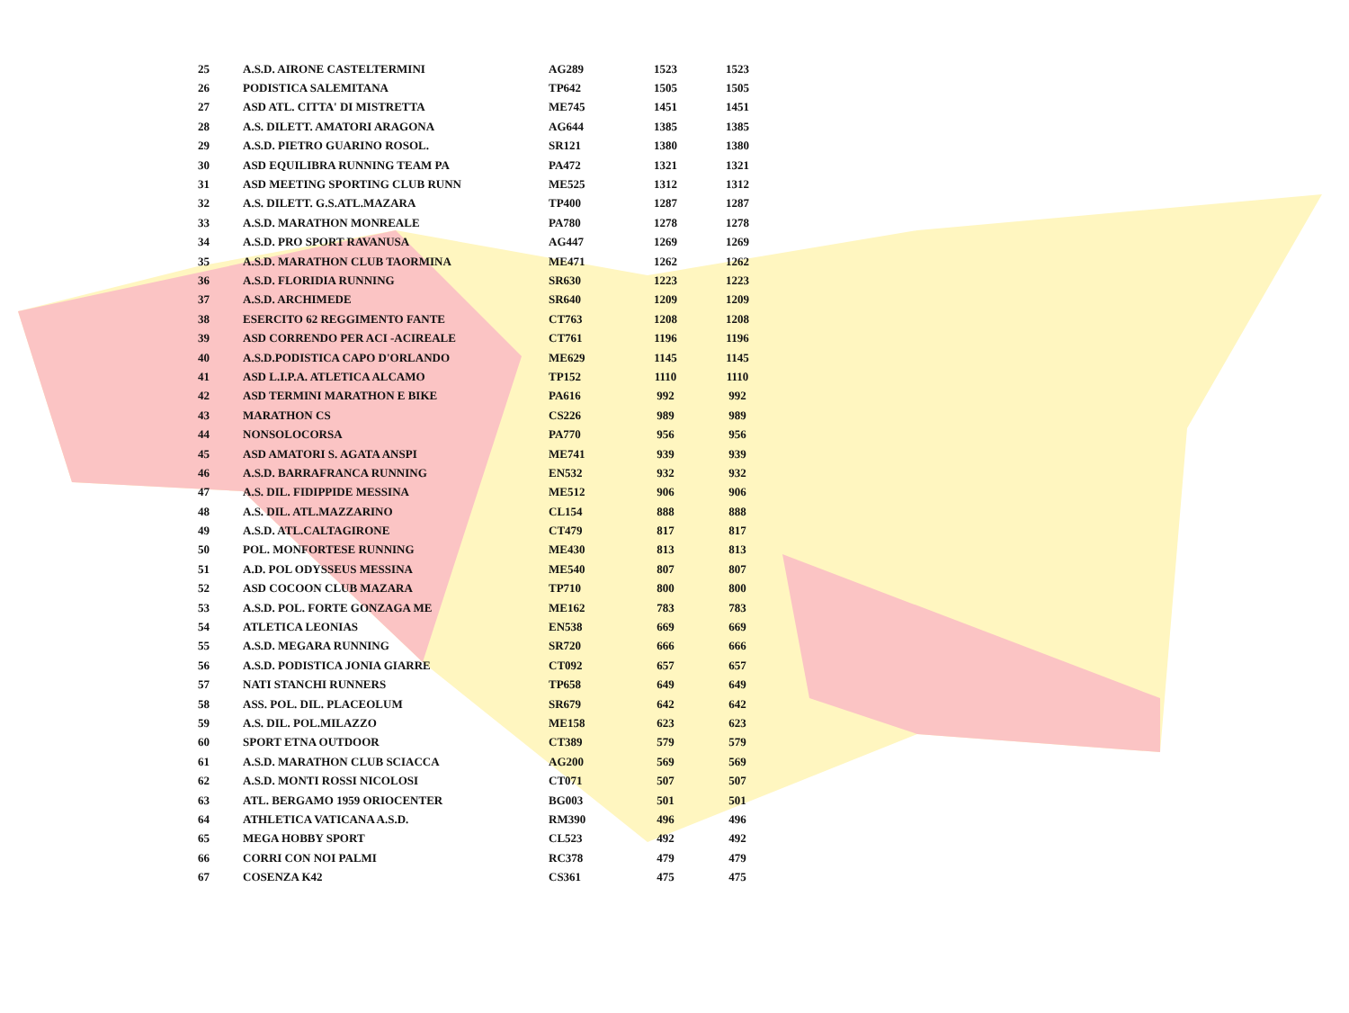| 25 | A.S.D. AIRONE CASTELTERMINI | AG289 | 1523 | 1523 |
| 26 | PODISTICA SALEMITANA | TP642 | 1505 | 1505 |
| 27 | ASD ATL. CITTA' DI MISTRETTA | ME745 | 1451 | 1451 |
| 28 | A.S. DILETT. AMATORI ARAGONA | AG644 | 1385 | 1385 |
| 29 | A.S.D. PIETRO GUARINO ROSOL. | SR121 | 1380 | 1380 |
| 30 | ASD EQUILIBRA RUNNING TEAM PA | PA472 | 1321 | 1321 |
| 31 | ASD MEETING SPORTING CLUB RUNN | ME525 | 1312 | 1312 |
| 32 | A.S. DILETT. G.S.ATL.MAZARA | TP400 | 1287 | 1287 |
| 33 | A.S.D. MARATHON MONREALE | PA780 | 1278 | 1278 |
| 34 | A.S.D. PRO SPORT RAVANUSA | AG447 | 1269 | 1269 |
| 35 | A.S.D. MARATHON CLUB TAORMINA | ME471 | 1262 | 1262 |
| 36 | A.S.D. FLORIDIA RUNNING | SR630 | 1223 | 1223 |
| 37 | A.S.D. ARCHIMEDE | SR640 | 1209 | 1209 |
| 38 | ESERCITO 62 REGGIMENTO FANTE | CT763 | 1208 | 1208 |
| 39 | ASD CORRENDO PER ACI -ACIREALE | CT761 | 1196 | 1196 |
| 40 | A.S.D.PODISTICA CAPO D'ORLANDO | ME629 | 1145 | 1145 |
| 41 | ASD L.I.P.A. ATLETICA ALCAMO | TP152 | 1110 | 1110 |
| 42 | ASD TERMINI MARATHON E BIKE | PA616 | 992 | 992 |
| 43 | MARATHON CS | CS226 | 989 | 989 |
| 44 | NONSOLOCORSA | PA770 | 956 | 956 |
| 45 | ASD AMATORI S. AGATA ANSPI | ME741 | 939 | 939 |
| 46 | A.S.D. BARRAFRANCA RUNNING | EN532 | 932 | 932 |
| 47 | A.S. DIL. FIDIPPIDE MESSINA | ME512 | 906 | 906 |
| 48 | A.S. DIL. ATL.MAZZARINO | CL154 | 888 | 888 |
| 49 | A.S.D. ATL.CALTAGIRONE | CT479 | 817 | 817 |
| 50 | POL. MONFORTESE RUNNING | ME430 | 813 | 813 |
| 51 | A.D. POL ODYSSEUS MESSINA | ME540 | 807 | 807 |
| 52 | ASD COCOON CLUB MAZARA | TP710 | 800 | 800 |
| 53 | A.S.D. POL. FORTE GONZAGA ME | ME162 | 783 | 783 |
| 54 | ATLETICA LEONIAS | EN538 | 669 | 669 |
| 55 | A.S.D. MEGARA RUNNING | SR720 | 666 | 666 |
| 56 | A.S.D. PODISTICA JONIA GIARRE | CT092 | 657 | 657 |
| 57 | NATI STANCHI RUNNERS | TP658 | 649 | 649 |
| 58 | ASS. POL. DIL. PLACEOLUM | SR679 | 642 | 642 |
| 59 | A.S. DIL. POL.MILAZZO | ME158 | 623 | 623 |
| 60 | SPORT ETNA OUTDOOR | CT389 | 579 | 579 |
| 61 | A.S.D. MARATHON CLUB SCIACCA | AG200 | 569 | 569 |
| 62 | A.S.D. MONTI ROSSI NICOLOSI | CT071 | 507 | 507 |
| 63 | ATL. BERGAMO 1959 ORIOCENTER | BG003 | 501 | 501 |
| 64 | ATHLETICA VATICANA A.S.D. | RM390 | 496 | 496 |
| 65 | MEGA HOBBY SPORT | CL523 | 492 | 492 |
| 66 | CORRI CON NOI PALMI | RC378 | 479 | 479 |
| 67 | COSENZA K42 | CS361 | 475 | 475 |